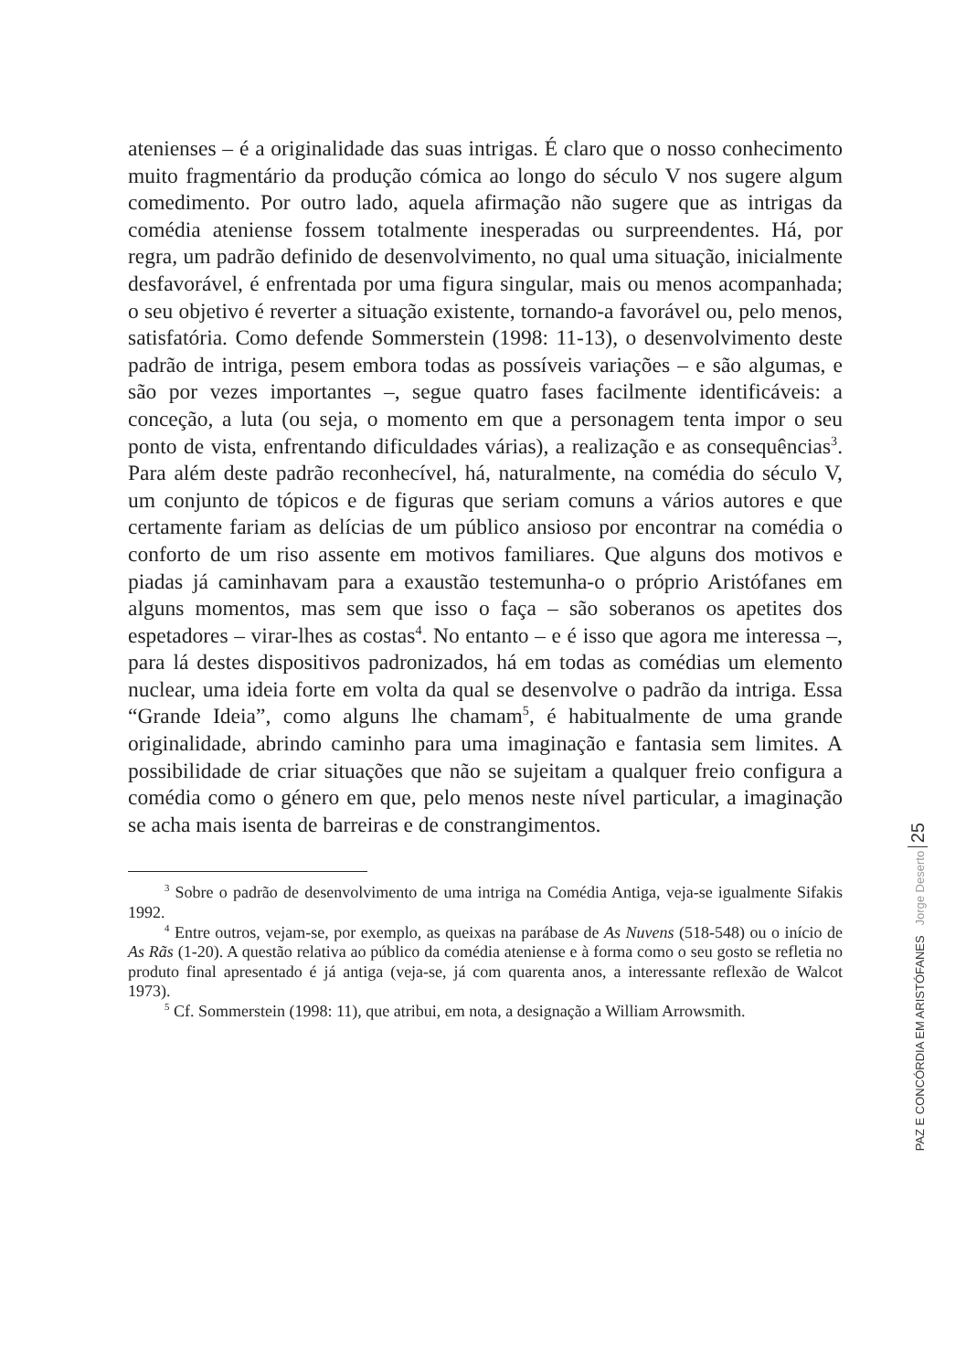atenienses – é a originalidade das suas intrigas. É claro que o nosso conhecimento muito fragmentário da produção cómica ao longo do século V nos sugere algum comedimento. Por outro lado, aquela afirmação não sugere que as intrigas da comédia ateniense fossem totalmente inesperadas ou surpreendentes. Há, por regra, um padrão definido de desenvolvimento, no qual uma situação, inicialmente desfavorável, é enfrentada por uma figura singular, mais ou menos acompanhada; o seu objetivo é reverter a situação existente, tornando-a favorável ou, pelo menos, satisfatória. Como defende Sommerstein (1998: 11-13), o desenvolvimento deste padrão de intriga, pesem embora todas as possíveis variações – e são algumas, e são por vezes importantes –, segue quatro fases facilmente identificáveis: a conceção, a luta (ou seja, o momento em que a personagem tenta impor o seu ponto de vista, enfrentando dificuldades várias), a realização e as consequências<sup>3</sup>. Para além deste padrão reconhecível, há, naturalmente, na comédia do século V, um conjunto de tópicos e de figuras que seriam comuns a vários autores e que certamente fariam as delícias de um público ansioso por encontrar na comédia o conforto de um riso assente em motivos familiares. Que alguns dos motivos e piadas já caminhavam para a exaustão testemunha-o o próprio Aristófanes em alguns momentos, mas sem que isso o faça – são soberanos os apetites dos espetadores – virar-lhes as costas<sup>4</sup>. No entanto – e é isso que agora me interessa –, para lá destes dispositivos padronizados, há em todas as comédias um elemento nuclear, uma ideia forte em volta da qual se desenvolve o padrão da intriga. Essa “Grande Ideia”, como alguns lhe chamam<sup>5</sup>, é habitualmente de uma grande originalidade, abrindo caminho para uma imaginação e fantasia sem limites. A possibilidade de criar situações que não se sujeitam a qualquer freio configura a comédia como o género em que, pelo menos neste nível particular, a imaginação se acha mais isenta de barreiras e de constrangimentos.
<sup>3</sup> Sobre o padrão de desenvolvimento de uma intriga na Comédia Antiga, veja-se igualmente Sifakis 1992.
<sup>4</sup> Entre outros, vejam-se, por exemplo, as queixas na parábase de As Nuvens (518-548) ou o início de As Rãs (1-20). A questão relativa ao público da comédia ateniense e à forma como o seu gosto se refletia no produto final apresentado é já antiga (veja-se, já com quarenta anos, a interessante reflexão de Walcot 1973).
<sup>5</sup> Cf. Sommerstein (1998: 11), que atribui, em nota, a designação a William Arrowsmith.
PAZ E CONCÓRDIA EM ARISTÓFANES Jorge Deserto 25